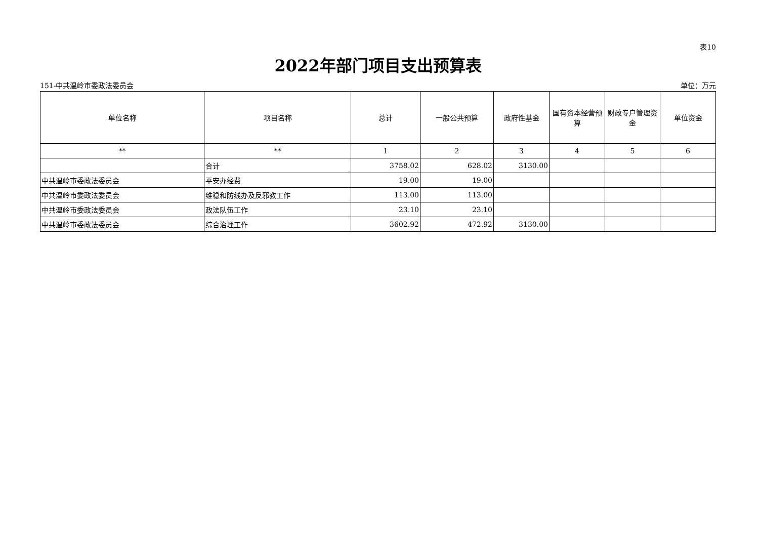表10
2022年部门项目支出预算表
151-中共温岭市委政法委员会 单位：万元
| 单位名称 | 项目名称 | 总计 | 一般公共预算 | 政府性基金 | 国有资本经营预算 | 财政专户管理资金 | 单位资金 |
| --- | --- | --- | --- | --- | --- | --- | --- |
| ** | ** | 1 | 2 | 3 | 4 | 5 | 6 |
| | 合计 | 3758.02 | 628.02 | 3130.00 | | | |
| 中共温岭市委政法委员会 | 平安办经费 | 19.00 | 19.00 | | | | |
| 中共温岭市委政法委员会 | 维稳和防线办及反邪教工作 | 113.00 | 113.00 | | | | |
| 中共温岭市委政法委员会 | 政法队伍工作 | 23.10 | 23.10 | | | | |
| 中共温岭市委政法委员会 | 综合治理工作 | 3602.92 | 472.92 | 3130.00 | | | |